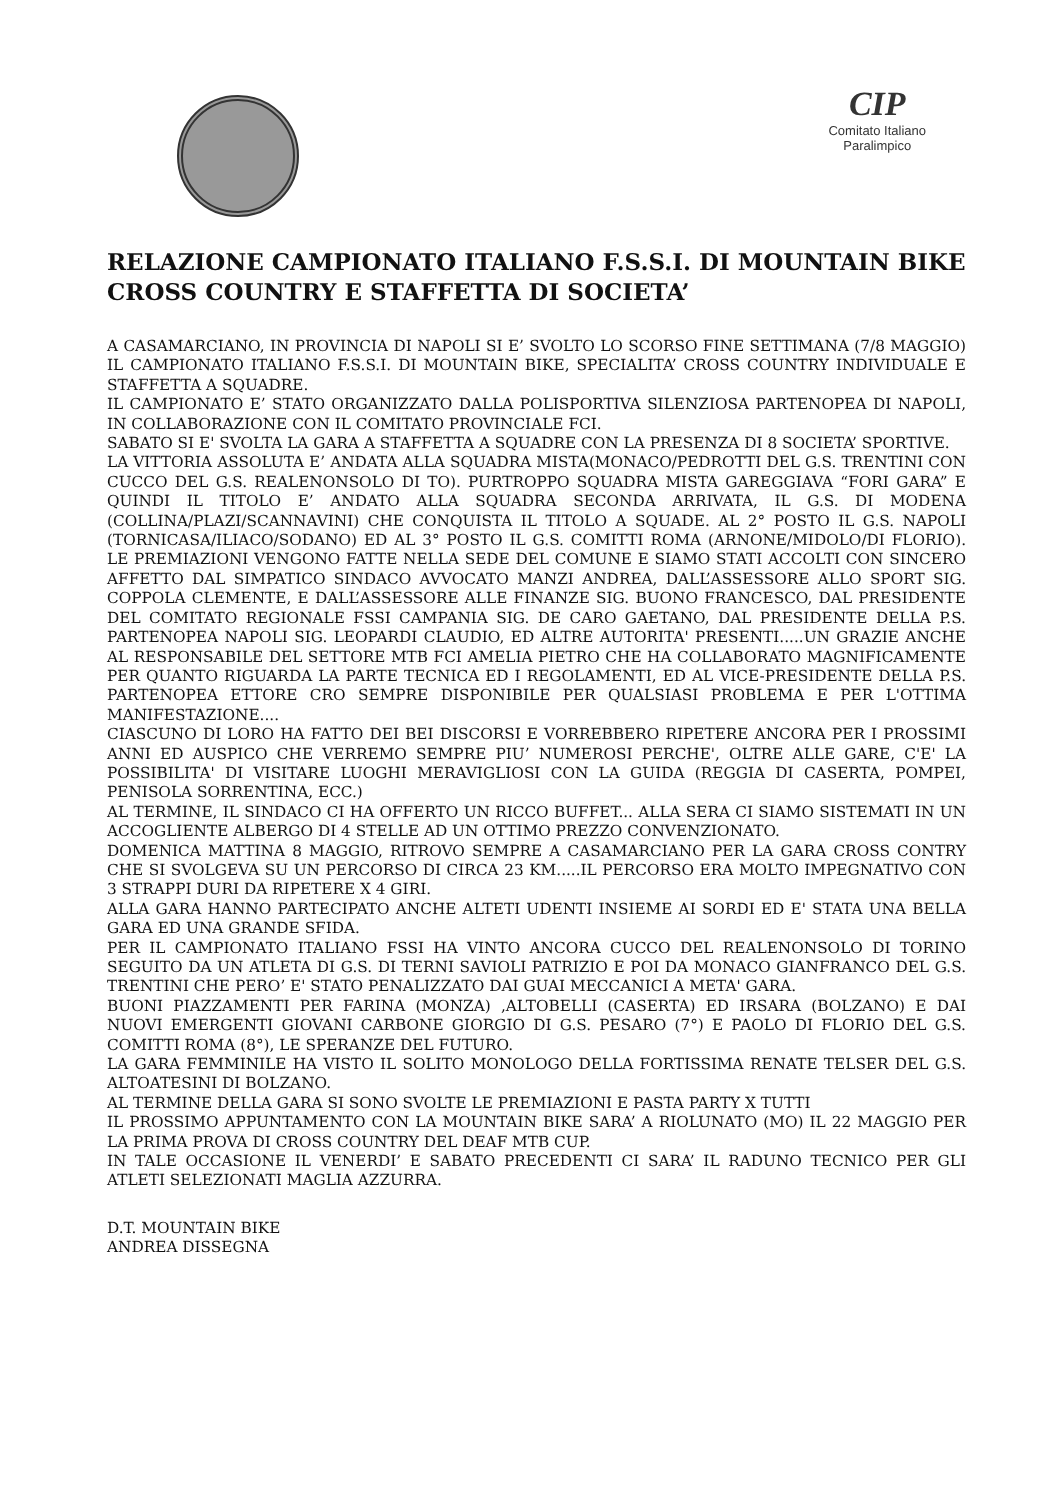CIP
Comitato Italiano
Paralimpico
RELAZIONE CAMPIONATO ITALIANO F.S.S.I. DI MOUNTAIN BIKE CROSS COUNTRY E STAFFETTA DI SOCIETA’
A CASAMARCIANO, IN PROVINCIA DI NAPOLI SI E’ SVOLTO LO SCORSO FINE SETTIMANA (7/8 MAGGIO) IL CAMPIONATO ITALIANO F.S.S.I. DI MOUNTAIN BIKE, SPECIALITA’ CROSS COUNTRY INDIVIDUALE E STAFFETTA A SQUADRE.
IL CAMPIONATO E’ STATO ORGANIZZATO DALLA POLISPORTIVA SILENZIOSA PARTENOPEA DI NAPOLI, IN COLLABORAZIONE CON IL COMITATO PROVINCIALE FCI.
SABATO SI E' SVOLTA LA GARA A STAFFETTA A SQUADRE CON LA PRESENZA DI 8 SOCIETA’ SPORTIVE.
LA VITTORIA ASSOLUTA E’ ANDATA ALLA SQUADRA MISTA(MONACO/PEDROTTI DEL G.S. TRENTINI CON CUCCO DEL G.S. REALENONSOLO DI TO). PURTROPPO SQUADRA MISTA GAREGGIAVA “FORI GARA” E QUINDI IL TITOLO E’ ANDATO ALLA SQUADRA SECONDA ARRIVATA, IL G.S. DI MODENA (COLLINA/PLAZI/SCANNAVINI) CHE CONQUISTA IL TITOLO A SQUADE. AL 2° POSTO IL G.S. NAPOLI (TORNICASA/ILIACO/SODANO) ED AL 3° POSTO IL G.S. COMITTI ROMA (ARNONE/MIDOLO/DI FLORIO). LE PREMIAZIONI VENGONO FATTE NELLA SEDE DEL COMUNE E SIAMO STATI ACCOLTI CON SINCERO AFFETTO DAL SIMPATICO SINDACO AVVOCATO MANZI ANDREA, DALL’ASSESSORE ALLO SPORT SIG. COPPOLA CLEMENTE, E DALL’ASSESSORE ALLE FINANZE SIG. BUONO FRANCESCO, DAL PRESIDENTE DEL COMITATO REGIONALE FSSI CAMPANIA SIG. DE CARO GAETANO, DAL PRESIDENTE DELLA P.S. PARTENOPEA NAPOLI SIG. LEOPARDI CLAUDIO, ED ALTRE AUTORITA' PRESENTI.....UN GRAZIE ANCHE AL RESPONSABILE DEL SETTORE MTB FCI AMELIA PIETRO CHE HA COLLABORATO MAGNIFICAMENTE PER QUANTO RIGUARDA LA PARTE TECNICA ED I REGOLAMENTI, ED AL VICE-PRESIDENTE DELLA P.S. PARTENOPEA ETTORE CRO SEMPRE DISPONIBILE PER QUALSIASI PROBLEMA E PER L'OTTIMA MANIFESTAZIONE....
CIASCUNO DI LORO HA FATTO DEI BEI DISCORSI E VORREBBERO RIPETERE ANCORA PER I PROSSIMI ANNI ED AUSPICO CHE VERREMO SEMPRE PIU’ NUMEROSI PERCHE', OLTRE ALLE GARE, C'E' LA POSSIBILITA' DI VISITARE LUOGHI MERAVIGLIOSI CON LA GUIDA (REGGIA DI CASERTA, POMPEI, PENISOLA SORRENTINA, ECC.)
AL TERMINE, IL SINDACO CI HA OFFERTO UN RICCO BUFFET... ALLA SERA CI SIAMO SISTEMATI IN UN ACCOGLIENTE ALBERGO DI 4 STELLE AD UN OTTIMO PREZZO CONVENZIONATO.
DOMENICA MATTINA 8 MAGGIO, RITROVO SEMPRE A CASAMARCIANO PER LA GARA CROSS CONTRY CHE SI SVOLGEVA SU UN PERCORSO DI CIRCA 23 KM.....IL PERCORSO ERA MOLTO IMPEGNATIVO CON 3 STRAPPI DURI DA RIPETERE X 4 GIRI.
ALLA GARA HANNO PARTECIPATO ANCHE ALTETI UDENTI INSIEME AI SORDI ED E' STATA UNA BELLA GARA ED UNA GRANDE SFIDA.
PER IL CAMPIONATO ITALIANO FSSI HA VINTO ANCORA CUCCO DEL REALENONSOLO DI TORINO SEGUITO DA UN ATLETA DI G.S. DI TERNI SAVIOLI PATRIZIO E POI DA MONACO GIANFRANCO DEL G.S. TRENTINI CHE PERO’ E' STATO PENALIZZATO DAI GUAI MECCANICI A META' GARA.
BUONI PIAZZAMENTI PER FARINA (MONZA) ,ALTOBELLI (CASERTA) ED IRSARA (BOLZANO) E DAI NUOVI EMERGENTI GIOVANI CARBONE GIORGIO DI G.S. PESARO (7°) E PAOLO DI FLORIO DEL G.S. COMITTI ROMA (8°), LE SPERANZE DEL FUTURO.
LA GARA FEMMINILE HA VISTO IL SOLITO MONOLOGO DELLA FORTISSIMA RENATE TELSER DEL G.S. ALTOATESINI DI BOLZANO.
AL TERMINE DELLA GARA SI SONO SVOLTE LE PREMIAZIONI E PASTA PARTY X TUTTI
IL PROSSIMO APPUNTAMENTO CON LA MOUNTAIN BIKE SARA’ A RIOLUNATO (MO) IL 22 MAGGIO PER LA PRIMA PROVA DI CROSS COUNTRY DEL DEAF MTB CUP.
IN TALE OCCASIONE IL VENERDI’ E SABATO PRECEDENTI CI SARA’ IL RADUNO TECNICO PER GLI ATLETI SELEZIONATI MAGLIA AZZURRA.
D.T. MOUNTAIN BIKE
ANDREA DISSEGNA